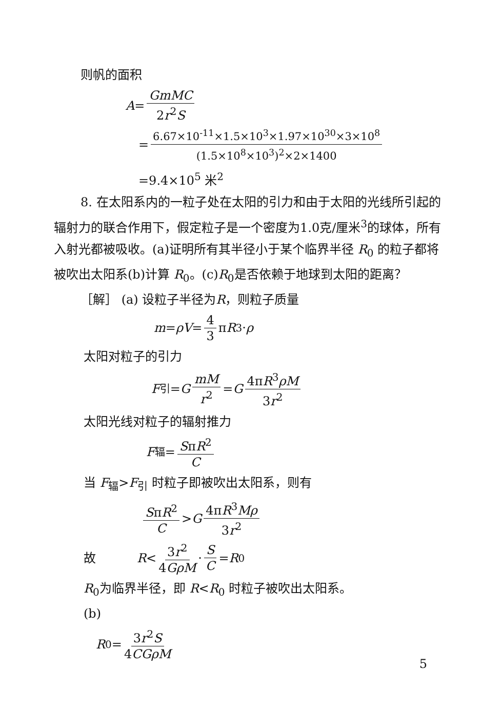则帆的面积
A = GmMC 2r<sup>2</sup>S
= 6.67×10<sup>-11</sup>×1.5×10<sup>3</sup>×1.97×10<sup>30</sup>×3×10<sup>8</sup> (1.5×10<sup>8</sup>×10<sup>3</sup>)<sup>2</sup>×2×1400
=9.4×10<sup>5</sup> 米<sup>2</sup>
8. 在太阳系内的一粒子处在太阳的引力和由于太阳的光线所引起的辐射力的联合作用下，假定粒子是一个密度为1.0克/厘米<sup>3</sup>的球体，所有入射光都被吸收。(a)证明所有其半径小于某个临界半径 R<sub>0</sub> 的粒子都将被吹出太阳系(b)计算 R<sub>0</sub>。(c)R<sub>0</sub>是否依赖于地球到太阳的距离？
［解］ (a) 设粒子半径为R，则粒子质量
m = ρV = 4 3 π R<sup>3</sup> · ρ
太阳对粒子的引力
F<sub>引</sub>= G mM r<sup>2</sup> = G 4πR<sup>3</sup>ρM 3r<sup>2</sup>
太阳光线对粒子的辐射推力
F<sub>辐</sub>= SπR<sup>2</sup> C
当 F<sub>辐</sub>>F<sub>引</sub> 时粒子即被吹出太阳系，则有
SπR<sup>2</sup> C > G 4πR<sup>3</sup>Mρ 3r<sup>2</sup>
故 R < 3r<sup>2</sup> 4GρM · S C = R<sub>0</sub>
R<sub>0</sub>为临界半径，即 R<R<sub>0</sub> 时粒子被吹出太阳系。
(b)
R<sub>0</sub>= 3r<sup>2</sup>S 4CGρM
5